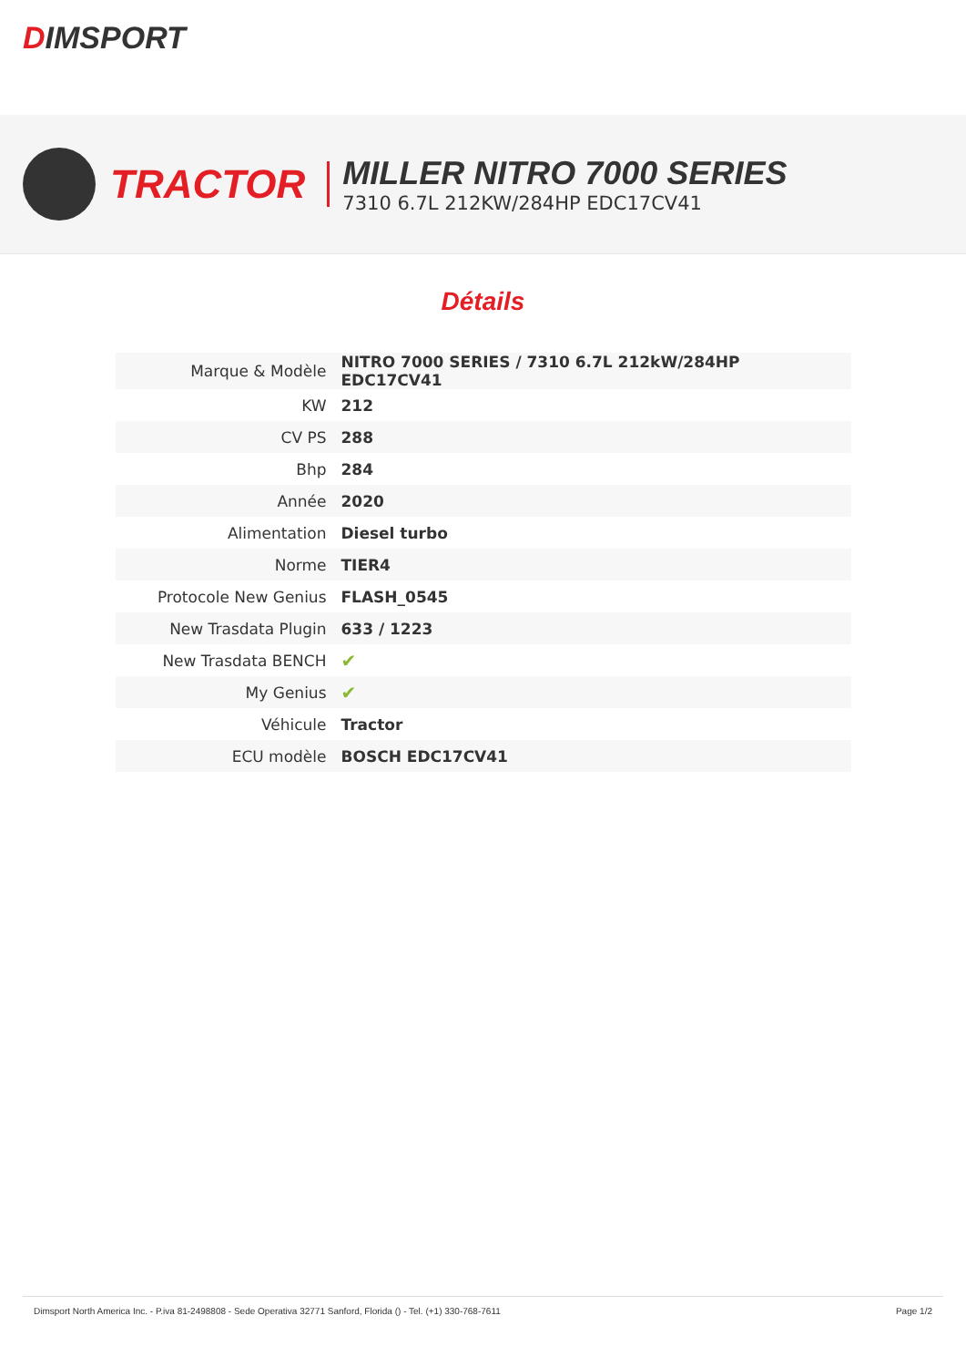DIMSPORT
TRACTOR
MILLER NITRO 7000 SERIES
7310 6.7L 212KW/284HP EDC17CV41
Détails
| Marque & Modèle | NITRO 7000 SERIES / 7310 6.7L 212kW/284HP EDC17CV41 |
| KW | 212 |
| CV PS | 288 |
| Bhp | 284 |
| Année | 2020 |
| Alimentation | Diesel turbo |
| Norme | TIER4 |
| Protocole New Genius | FLASH_0545 |
| New Trasdata Plugin | 633 / 1223 |
| New Trasdata BENCH | ✔ |
| My Genius | ✔ |
| Véhicule | Tractor |
| ECU modèle | BOSCH EDC17CV41 |
Dimsport North America Inc. - P.iva 81-2498808 - Sede Operativa 32771 Sanford, Florida () - Tel. (+1) 330-768-7611 Page 1/2